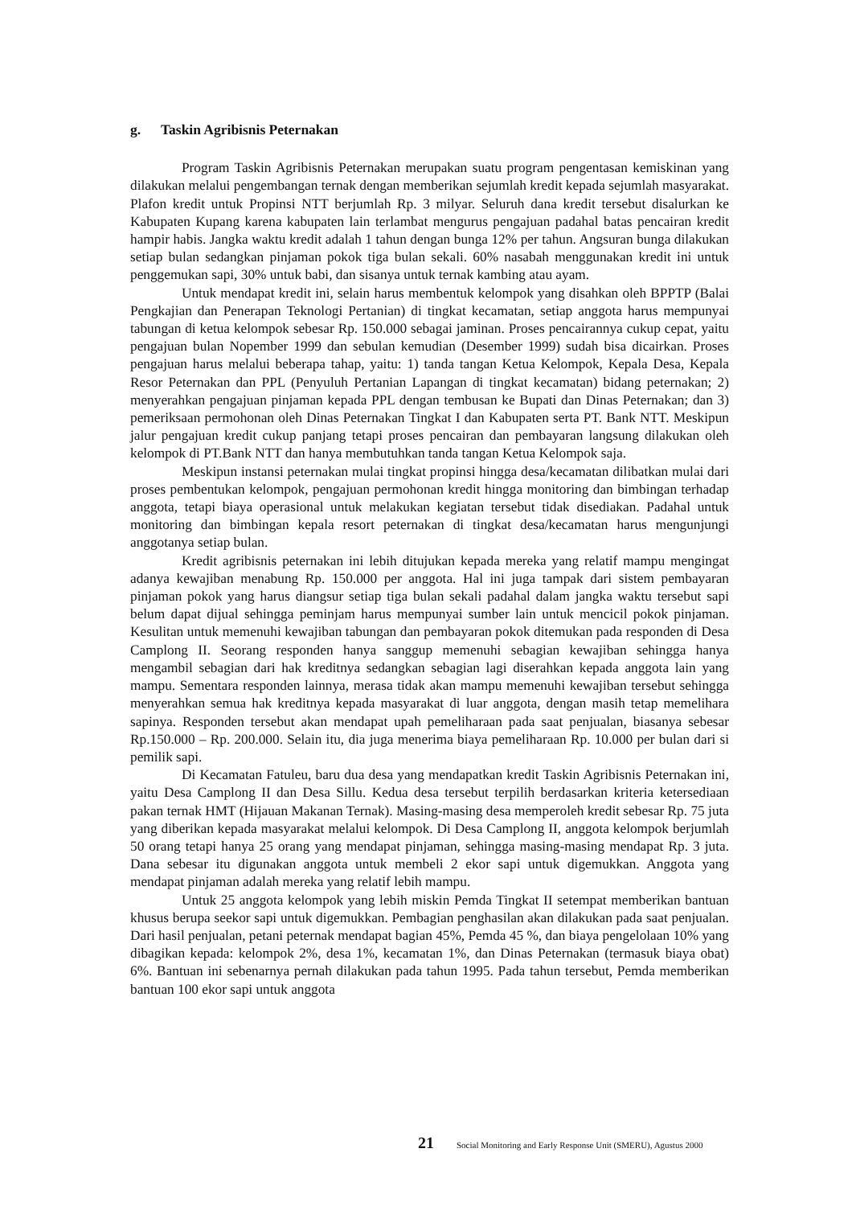g. Taskin Agribisnis Peternakan
Program Taskin Agribisnis Peternakan merupakan suatu program pengentasan kemiskinan yang dilakukan melalui pengembangan ternak dengan memberikan sejumlah kredit kepada sejumlah masyarakat. Plafon kredit untuk Propinsi NTT berjumlah Rp. 3 milyar. Seluruh dana kredit tersebut disalurkan ke Kabupaten Kupang karena kabupaten lain terlambat mengurus pengajuan padahal batas pencairan kredit hampir habis. Jangka waktu kredit adalah 1 tahun dengan bunga 12% per tahun. Angsuran bunga dilakukan setiap bulan sedangkan pinjaman pokok tiga bulan sekali. 60% nasabah menggunakan kredit ini untuk penggemukan sapi, 30% untuk babi, dan sisanya untuk ternak kambing atau ayam.
Untuk mendapat kredit ini, selain harus membentuk kelompok yang disahkan oleh BPPTP (Balai Pengkajian dan Penerapan Teknologi Pertanian) di tingkat kecamatan, setiap anggota harus mempunyai tabungan di ketua kelompok sebesar Rp. 150.000 sebagai jaminan. Proses pencairannya cukup cepat, yaitu pengajuan bulan Nopember 1999 dan sebulan kemudian (Desember 1999) sudah bisa dicairkan. Proses pengajuan harus melalui beberapa tahap, yaitu: 1) tanda tangan Ketua Kelompok, Kepala Desa, Kepala Resor Peternakan dan PPL (Penyuluh Pertanian Lapangan di tingkat kecamatan) bidang peternakan; 2) menyerahkan pengajuan pinjaman kepada PPL dengan tembusan ke Bupati dan Dinas Peternakan; dan 3) pemeriksaan permohonan oleh Dinas Peternakan Tingkat I dan Kabupaten serta PT. Bank NTT. Meskipun jalur pengajuan kredit cukup panjang tetapi proses pencairan dan pembayaran langsung dilakukan oleh kelompok di PT.Bank NTT dan hanya membutuhkan tanda tangan Ketua Kelompok saja.
Meskipun instansi peternakan mulai tingkat propinsi hingga desa/kecamatan dilibatkan mulai dari proses pembentukan kelompok, pengajuan permohonan kredit hingga monitoring dan bimbingan terhadap anggota, tetapi biaya operasional untuk melakukan kegiatan tersebut tidak disediakan. Padahal untuk monitoring dan bimbingan kepala resort peternakan di tingkat desa/kecamatan harus mengunjungi anggotanya setiap bulan.
Kredit agribisnis peternakan ini lebih ditujukan kepada mereka yang relatif mampu mengingat adanya kewajiban menabung Rp. 150.000 per anggota. Hal ini juga tampak dari sistem pembayaran pinjaman pokok yang harus diangsur setiap tiga bulan sekali padahal dalam jangka waktu tersebut sapi belum dapat dijual sehingga peminjam harus mempunyai sumber lain untuk mencicil pokok pinjaman. Kesulitan untuk memenuhi kewajiban tabungan dan pembayaran pokok ditemukan pada responden di Desa Camplong II. Seorang responden hanya sanggup memenuhi sebagian kewajiban sehingga hanya mengambil sebagian dari hak kreditnya sedangkan sebagian lagi diserahkan kepada anggota lain yang mampu. Sementara responden lainnya, merasa tidak akan mampu memenuhi kewajiban tersebut sehingga menyerahkan semua hak kreditnya kepada masyarakat di luar anggota, dengan masih tetap memelihara sapinya. Responden tersebut akan mendapat upah pemeliharaan pada saat penjualan, biasanya sebesar Rp.150.000 – Rp. 200.000. Selain itu, dia juga menerima biaya pemeliharaan Rp. 10.000 per bulan dari si pemilik sapi.
Di Kecamatan Fatuleu, baru dua desa yang mendapatkan kredit Taskin Agribisnis Peternakan ini, yaitu Desa Camplong II dan Desa Sillu. Kedua desa tersebut terpilih berdasarkan kriteria ketersediaan pakan ternak HMT (Hijauan Makanan Ternak). Masing-masing desa memperoleh kredit sebesar Rp. 75 juta yang diberikan kepada masyarakat melalui kelompok. Di Desa Camplong II, anggota kelompok berjumlah 50 orang tetapi hanya 25 orang yang mendapat pinjaman, sehingga masing-masing mendapat Rp. 3 juta. Dana sebesar itu digunakan anggota untuk membeli 2 ekor sapi untuk digemukkan. Anggota yang mendapat pinjaman adalah mereka yang relatif lebih mampu.
Untuk 25 anggota kelompok yang lebih miskin Pemda Tingkat II setempat memberikan bantuan khusus berupa seekor sapi untuk digemukkan. Pembagian penghasilan akan dilakukan pada saat penjualan. Dari hasil penjualan, petani peternak mendapat bagian 45%, Pemda 45 %, dan biaya pengelolaan 10% yang dibagikan kepada: kelompok 2%, desa 1%, kecamatan 1%, dan Dinas Peternakan (termasuk biaya obat) 6%. Bantuan ini sebenarnya pernah dilakukan pada tahun 1995. Pada tahun tersebut, Pemda memberikan bantuan 100 ekor sapi untuk anggota
21 Social Monitoring and Early Response Unit (SMERU), Agustus 2000